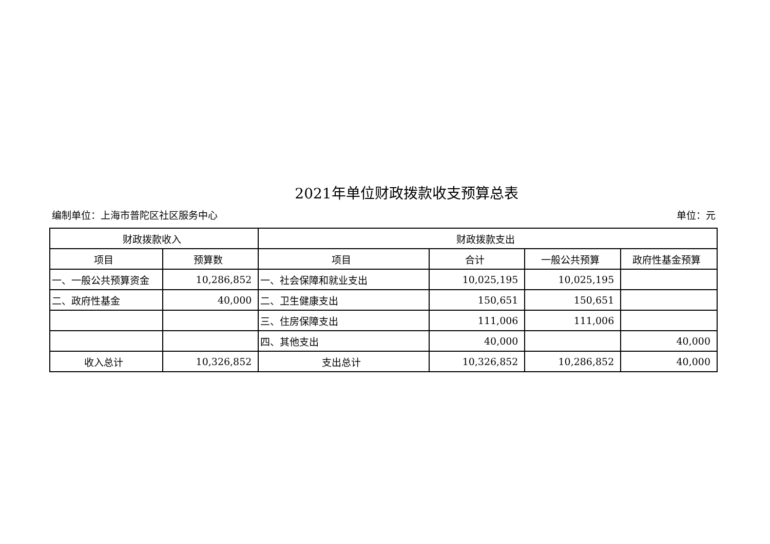2021年单位财政拨款收支预算总表
编制单位：上海市普陀区社区服务中心 单位：元
| 财政拨款收入 | | 财政拨款支出 | | | |
| --- | --- | --- | --- | --- | --- |
| 项目 | 预算数 | 项目 | 合计 | 一般公共预算 | 政府性基金预算 |
| 一、一般公共预算资金 | 10,286,852 | 一、社会保障和就业支出 | 10,025,195 | 10,025,195 | |
| 二、政府性基金 | 40,000 | 二、卫生健康支出 | 150,651 | 150,651 | |
| | | 三、住房保障支出 | 111,006 | 111,006 | |
| | | 四、其他支出 | 40,000 | | 40,000 |
| 收入总计 | 10,326,852 | 支出总计 | 10,326,852 | 10,286,852 | 40,000 |